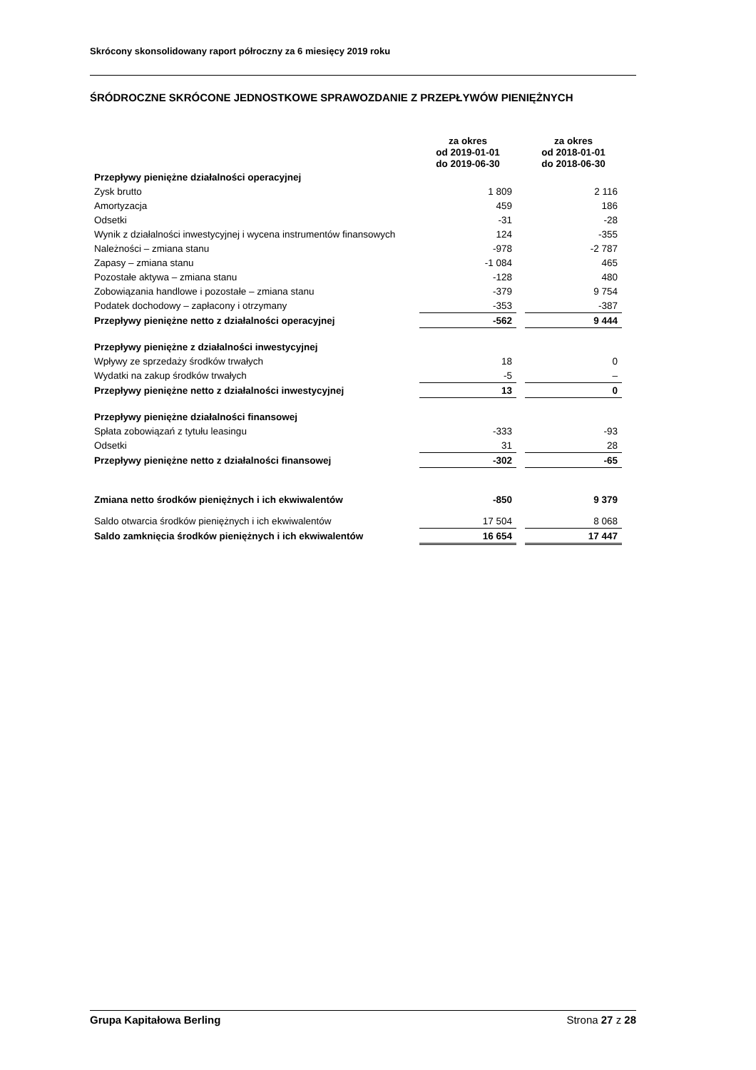Skrócony skonsolidowany raport półroczny za 6 miesięcy 2019 roku
ŚRÓDROCZNE SKRÓCONE JEDNOSTKOWE SPRAWOZDANIE Z PRZEPŁYWÓW PIENIĘŻNYCH
| | za okres od 2019-01-01 do 2019-06-30 | | za okres od 2018-01-01 do 2018-06-30 |
| --- | --- | --- | --- |
| Przepływy pieniężne działalności operacyjnej | | | |
| Zysk brutto | 1 809 | | 2 116 |
| Amortyzacja | 459 | | 186 |
| Odsetki | -31 | | -28 |
| Wynik z działalności inwestycyjnej i wycena instrumentów finansowych | 124 | | -355 |
| Należności – zmiana stanu | -978 | | -2 787 |
| Zapasy – zmiana stanu | -1 084 | | 465 |
| Pozostałe aktywa – zmiana stanu | -128 | | 480 |
| Zobowiązania handlowe i pozostałe – zmiana stanu | -379 | | 9 754 |
| Podatek dochodowy – zapłacony i otrzymany | -353 | | -387 |
| Przepływy pieniężne netto z działalności operacyjnej | -562 | | 9 444 |
| Przepływy pieniężne z działalności inwestycyjnej | | | |
| Wpływy ze sprzedaży środków trwałych | 18 | | 0 |
| Wydatki na zakup środków trwałych | -5 | | – |
| Przepływy pieniężne netto z działalności inwestycyjnej | 13 | | 0 |
| Przepływy pieniężne działalności finansowej | | | |
| Spłata zobowiązań z tytułu leasingu | -333 | | -93 |
| Odsetki | 31 | | 28 |
| Przepływy pieniężne netto z działalności finansowej | -302 | | -65 |
| Zmiana netto środków pieniężnych i ich ekwiwalentów | -850 | | 9 379 |
| Saldo otwarcia środków pieniężnych i ich ekwiwalentów | 17 504 | | 8 068 |
| Saldo zamknięcia środków pieniężnych i ich ekwiwalentów | 16 654 | | 17 447 |
Grupa Kapitałowa Berling Strona 27 z 28